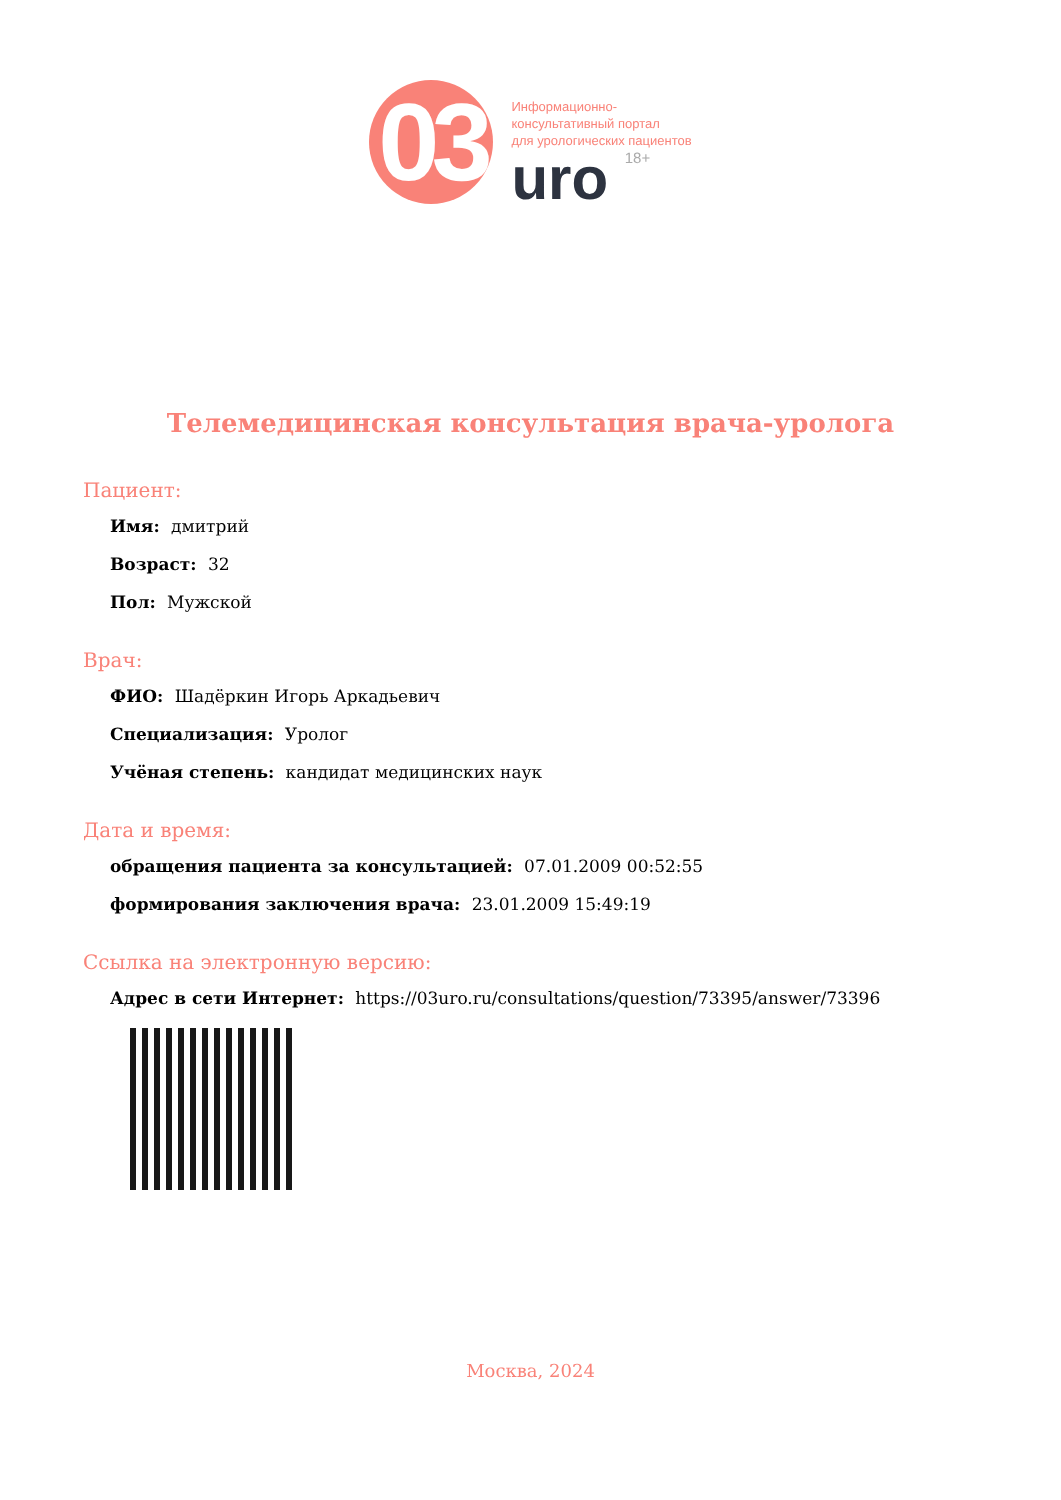03
Информационно-
консультативный портал
для урологических пациентов
uro 18+
Телемедицинская консультация врача-уролога
Пациент:
Имя: дмитрий
Возраст: 32
Пол: Мужской
Врач:
ФИО: Шадёркин Игорь Аркадьевич
Специализация: Уролог
Учёная степень: кандидат медицинских наук
Дата и время:
обращения пациента за консультацией: 07.01.2009 00:52:55
формирования заключения врача: 23.01.2009 15:49:19
Ссылка на электронную версию:
Адрес в сети Интернет: https://03uro.ru/consultations/question/73395/answer/73396
Москва, 2024